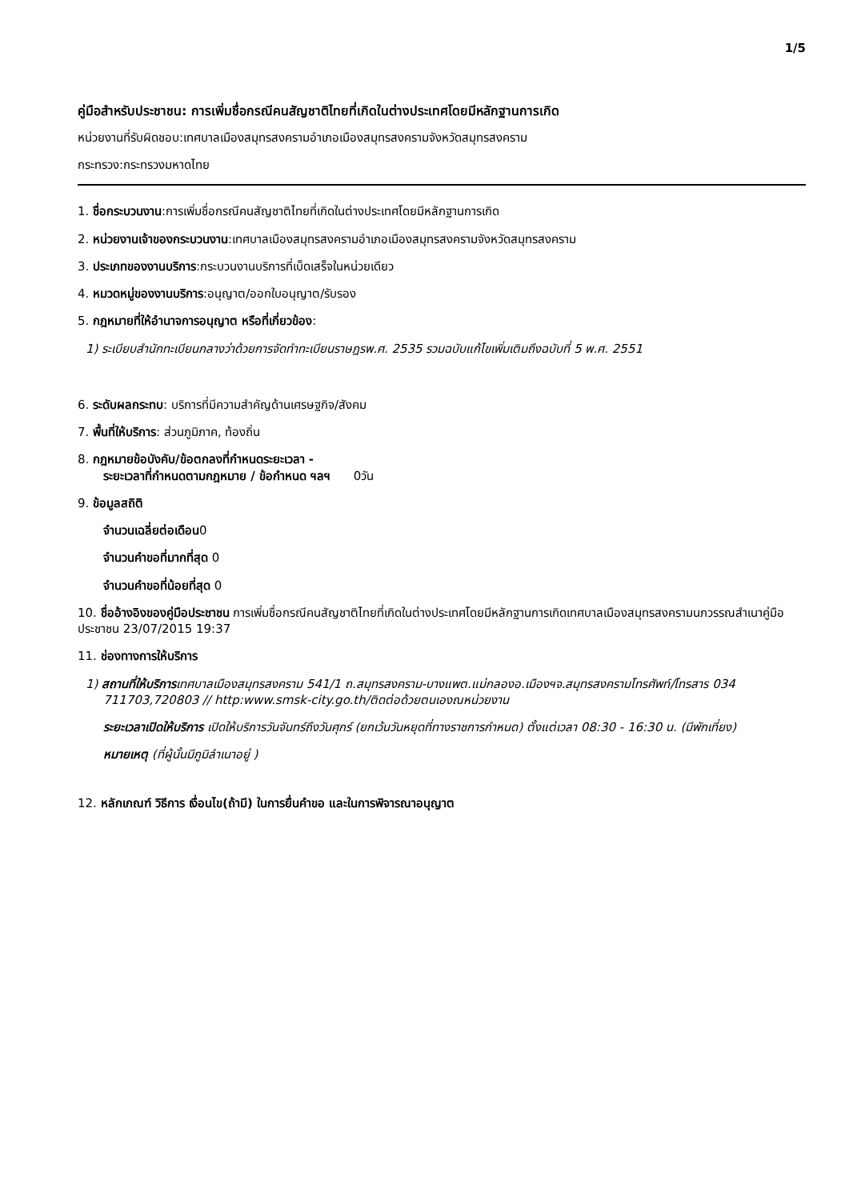1/5
คู่มือสำหรับประชาชน: การเพิ่มชื่อกรณีคนสัญชาติไทยที่เกิดในต่างประเทศโดยมีหลักฐานการเกิด
หน่วยงานที่รับผิดชอบ:เทศบาลเมืองสมุทรสงครามอำเภอเมืองสมุทรสงครามจังหวัดสมุทรสงคราม
กระทรวง:กระทรวงมหาดไทย
1. ชื่อกระบวนงาน:การเพิ่มชื่อกรณีคนสัญชาติไทยที่เกิดในต่างประเทศโดยมีหลักฐานการเกิด
2. หน่วยงานเจ้าของกระบวนงาน:เทศบาลเมืองสมุทรสงครามอำเภอเมืองสมุทรสงครามจังหวัดสมุทรสงคราม
3. ประเภทของงานบริการ:กระบวนงานบริการที่เบ็ดเสร็จในหน่วยเดียว
4. หมวดหมู่ของงานบริการ:อนุญาต/ออกใบอนุญาต/รับรอง
5. กฎหมายที่ให้อำนาจการอนุญาต หรือที่เกี่ยวข้อง:
1) ระเบียบสำนักทะเบียนกลางว่าด้วยการจัดทำทะเบียนราษฎรพ.ศ. 2535 รวมฉบับแก้ไขเพิ่มเติมถึงฉบับที่ 5 พ.ศ. 2551
6. ระดับผลกระทบ: บริการที่มีความสำคัญด้านเศรษฐกิจ/สังคม
7. พื้นที่ให้บริการ: ส่วนภูมิภาค, ท้องถิ่น
8. กฎหมายข้อบังคับ/ข้อตกลงที่กำหนดระยะเวลา -
ระยะเวลาที่กำหนดตามกฎหมาย / ข้อกำหนด ฯลฯ 0วัน
9. ข้อมูลสถิติ
จำนวนเฉลี่ยต่อเดือน0
จำนวนคำขอที่มากที่สุด 0
จำนวนคำขอที่น้อยที่สุด 0
10. ชื่ออ้างอิงของคู่มือประชาชน การเพิ่มชื่อกรณีคนสัญชาติไทยที่เกิดในต่างประเทศโดยมีหลักฐานการเกิดเทศบาลเมืองสมุทรสงครามนภวรรณสำเนาคู่มือประชาชน 23/07/2015 19:37
11. ช่องทางการให้บริการ
1) สถานที่ให้บริการเทศบาลเมืองสมุทรสงคราม 541/1 ถ.สมุทรสงคราม-บางแพต.แม่กลองอ.เมืองฯจ.สมุทรสงครามโทรศัพท์/โทรสาร 034 711703,720803 // http:www.smsk-city.go.th/ติดต่อด้วยตนเองณหน่วยงาน
ระยะเวลาเปิดให้บริการ เปิดให้บริการวันจันทร์ถึงวันศุกร์ (ยกเว้นวันหยุดที่ทางราชการกำหนด) ตั้งแต่เวลา 08:30 - 16:30 น. (มีพักเที่ยง)
หมายเหตุ (ที่ผู้นั้นมีภูมิลำเนาอยู่ )
12. หลักเกณฑ์ วิธีการ เงื่อนไข(ถ้ามี) ในการยื่นคำขอ และในการพิจารณาอนุญาต